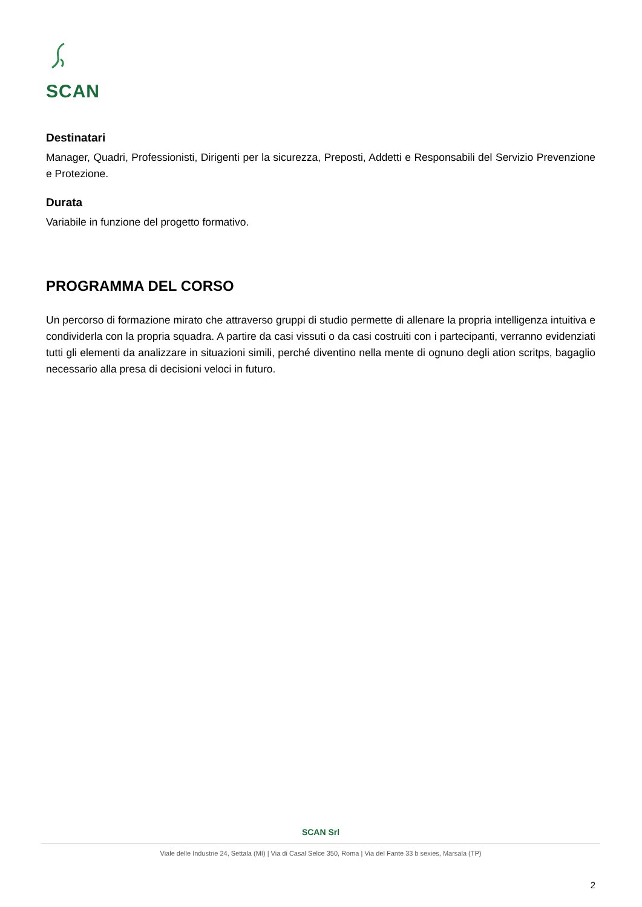SCAN
Destinatari
Manager, Quadri, Professionisti, Dirigenti per la sicurezza, Preposti, Addetti e Responsabili del Servizio Prevenzione e Protezione.
Durata
Variabile in funzione del progetto formativo.
PROGRAMMA DEL CORSO
Un percorso di formazione mirato che attraverso gruppi di studio permette di allenare la propria intelligenza intuitiva e condividerla con la propria squadra. A partire da casi vissuti o da casi costruiti con i partecipanti, verranno evidenziati tutti gli elementi da analizzare in situazioni simili, perché diventino nella mente di ognuno degli ation scritps, bagaglio necessario alla presa di decisioni veloci in futuro.
SCAN Srl
Viale delle Industrie 24, Settala (MI) | Via di Casal Selce 350, Roma | Via del Fante 33 b sexies, Marsala (TP)
2